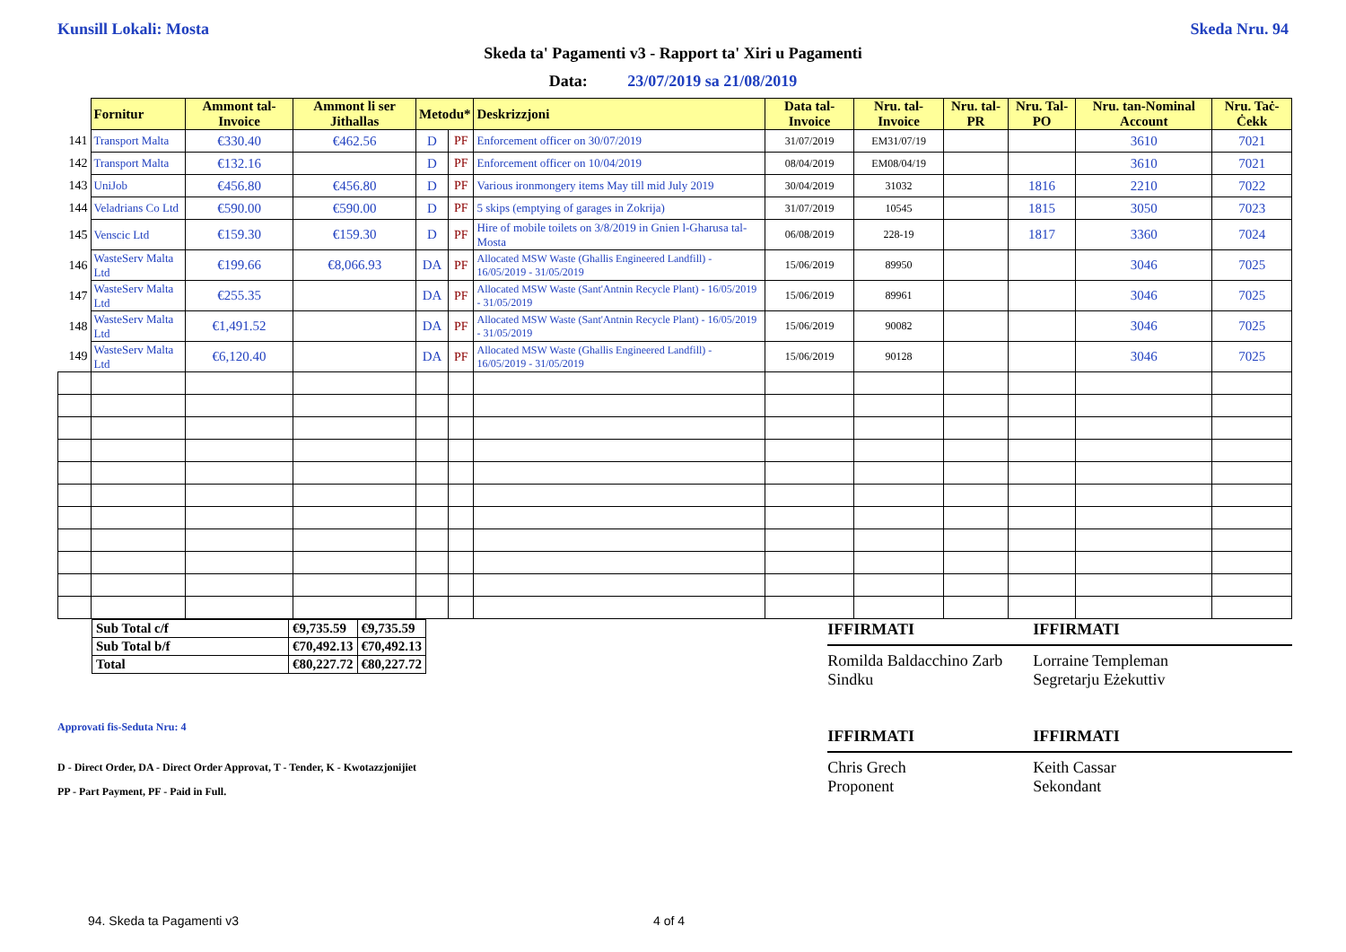Kunsill Lokali: Mosta Skeda Nru. 94
Skeda ta' Pagamenti v3 - Rapport ta' Xiri u Pagamenti
Data: 23/07/2019 sa 21/08/2019
| | Fornitur | Ammont tal-Invoice | Ammont li ser Jithallas | Metodu* | | Deskrizzjoni | Data tal-Invoice | Nru. tal-Invoice | Nru. tal-PR | Nru. Tal-PO | Nru. tan-Nominal Account | Nru. Taċ-Ċekk |
| 141 | Transport Malta | €330.40 | €462.56 | D | PF | Enforcement officer on 30/07/2019 | 31/07/2019 | EM31/07/19 | | | 3610 | 7021 |
| 142 | Transport Malta | €132.16 | | D | PF | Enforcement officer on 10/04/2019 | 08/04/2019 | EM08/04/19 | | | 3610 | 7021 |
| 143 | UniJob | €456.80 | €456.80 | D | PF | Various ironmongery items May till mid July 2019 | 30/04/2019 | 31032 | | 1816 | 2210 | 7022 |
| 144 | Veladrians Co Ltd | €590.00 | €590.00 | D | PF | 5 skips (emptying of garages in Zokrija) | 31/07/2019 | 10545 | | 1815 | 3050 | 7023 |
| 145 | Venscic Ltd | €159.30 | €159.30 | D | PF | Hire of mobile toilets on 3/8/2019 in Gnien l-Gharusa tal-Mosta | 06/08/2019 | 228-19 | | 1817 | 3360 | 7024 |
| 146 | WasteServ Malta Ltd | €199.66 | €8,066.93 | DA | PF | Allocated MSW Waste (Ghallis Engineered Landfill) - 16/05/2019 - 31/05/2019 | 15/06/2019 | 89950 | | | 3046 | 7025 |
| 147 | WasteServ Malta Ltd | €255.35 | | DA | PF | Allocated MSW Waste (Sant'Antnin Recycle Plant) - 16/05/2019 - 31/05/2019 | 15/06/2019 | 89961 | | | 3046 | 7025 |
| 148 | WasteServ Malta Ltd | €1,491.52 | | DA | PF | Allocated MSW Waste (Sant'Antnin Recycle Plant) - 16/05/2019 - 31/05/2019 | 15/06/2019 | 90082 | | | 3046 | 7025 |
| 149 | WasteServ Malta Ltd | €6,120.40 | | DA | PF | Allocated MSW Waste (Ghallis Engineered Landfill) - 16/05/2019 - 31/05/2019 | 15/06/2019 | 90128 | | | 3046 | 7025 |
| Sub Total c/f | €9,735.59 | €9,735.59 |
| Sub Total b/f | €70,492.13 | €70,492.13 |
| Total | €80,227.72 | €80,227.72 |
Approvati fis-Seduta Nru: 4
D - Direct Order, DA - Direct Order Approvat, T - Tender, K - Kwotazzjonijiet
PP - Part Payment, PF - Paid in Full.
IFFIRMATI
Romilda Baldacchino Zarb
Sindku
IFFIRMATI
Chris Grech
Proponent
IFFIRMATI
Lorraine Templeman
Segretarju Eżekuttiv
IFFIRMATI
Keith Cassar
Sekondant
94. Skeda ta Pagamenti v3 4 of 4